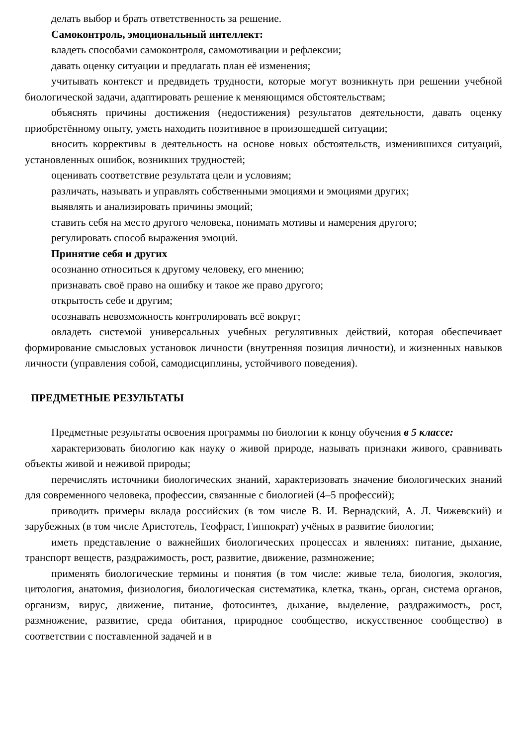делать выбор и брать ответственность за решение.
Самоконтроль, эмоциональный интеллект:
владеть способами самоконтроля, самомотивации и рефлексии;
давать оценку ситуации и предлагать план её изменения;
учитывать контекст и предвидеть трудности, которые могут возникнуть при решении учебной биологической задачи, адаптировать решение к меняющимся обстоятельствам;
объяснять причины достижения (недостижения) результатов деятельности, давать оценку приобретённому опыту, уметь находить позитивное в произошедшей ситуации;
вносить коррективы в деятельность на основе новых обстоятельств, изменившихся ситуаций, установленных ошибок, возникших трудностей;
оценивать соответствие результата цели и условиям;
различать, называть и управлять собственными эмоциями и эмоциями других;
выявлять и анализировать причины эмоций;
ставить себя на место другого человека, понимать мотивы и намерения другого;
регулировать способ выражения эмоций.
Принятие себя и других
осознанно относиться к другому человеку, его мнению;
признавать своё право на ошибку и такое же право другого;
открытость себе и другим;
осознавать невозможность контролировать всё вокруг;
овладеть системой универсальных учебных регулятивных действий, которая обеспечивает формирование смысловых установок личности (внутренняя позиция личности), и жизненных навыков личности (управления собой, самодисциплины, устойчивого поведения).
ПРЕДМЕТНЫЕ РЕЗУЛЬТАТЫ
Предметные результаты освоения программы по биологии к концу обучения в 5 классе:
характеризовать биологию как науку о живой природе, называть признаки живого, сравнивать объекты живой и неживой природы;
перечислять источники биологических знаний, характеризовать значение биологических знаний для современного человека, профессии, связанные с биологией (4–5 профессий);
приводить примеры вклада российских (в том числе В. И. Вернадский, А. Л. Чижевский) и зарубежных (в том числе Аристотель, Теофраст, Гиппократ) учёных в развитие биологии;
иметь представление о важнейших биологических процессах и явлениях: питание, дыхание, транспорт веществ, раздражимость, рост, развитие, движение, размножение;
применять биологические термины и понятия (в том числе: живые тела, биология, экология, цитология, анатомия, физиология, биологическая систематика, клетка, ткань, орган, система органов, организм, вирус, движение, питание, фотосинтез, дыхание, выделение, раздражимость, рост, размножение, развитие, среда обитания, природное сообщество, искусственное сообщество) в соответствии с поставленной задачей и в